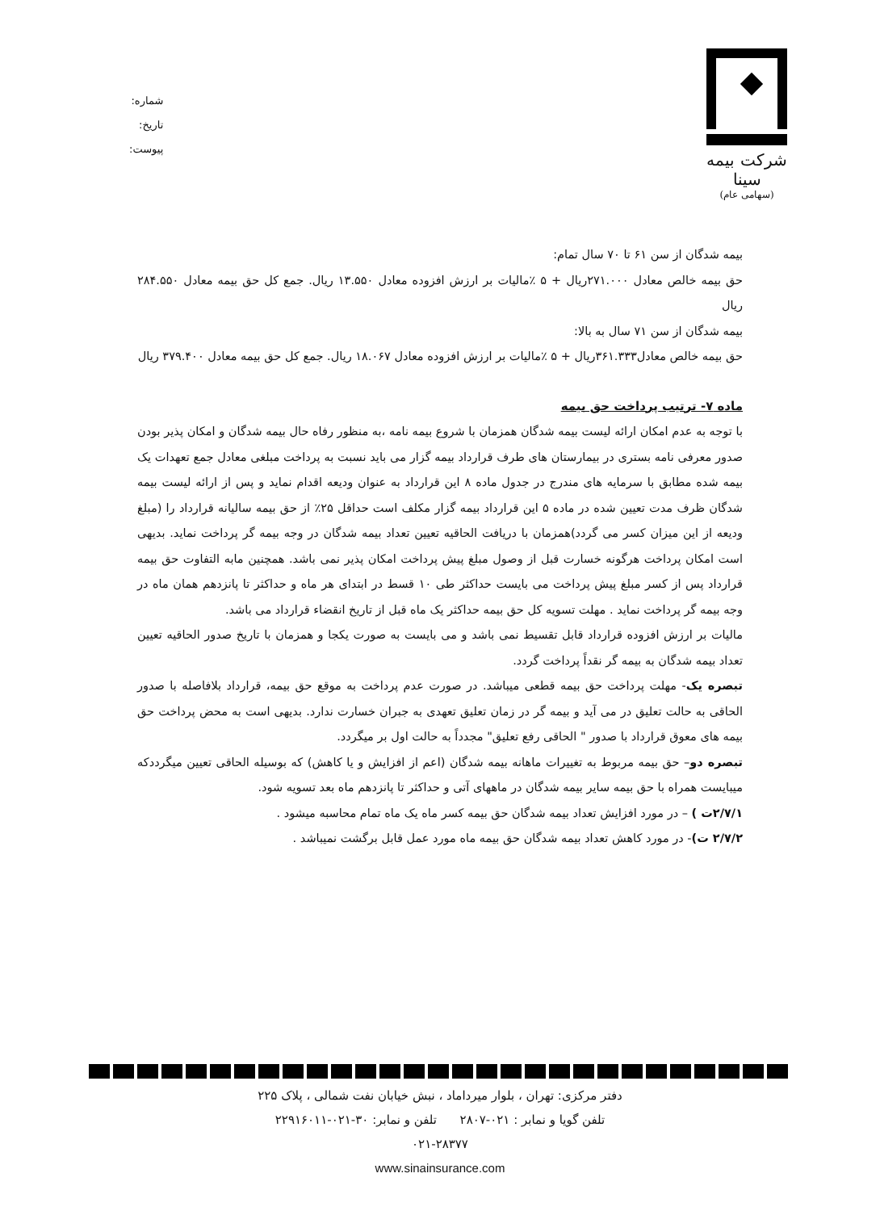شرکت بیمه سینا
(سهامی عام)
شماره:
تاریخ:
پیوست:
بیمه شدگان از سن ۶۱ تا ۷۰ سال تمام:
حق بیمه خالص معادل ۲۷۱.۰۰۰ریال + ۵ ٪مالیات بر ارزش افزوده معادل ۱۳.۵۵۰ ریال. جمع کل حق بیمه معادل ۲۸۴.۵۵۰ ریال
بیمه شدگان از سن ۷۱ سال به بالا:
حق بیمه خالص معادل۳۶۱.۳۳۳ریال + ۵ ٪مالیات بر ارزش افزوده معادل ۱۸.۰۶۷ ریال. جمع کل حق بیمه معادل ۳۷۹.۴۰۰ ریال
ماده ۷- ترتیب پرداخت حق بیمه
با توجه به عدم امکان ارائه لیست بیمه شدگان همزمان با شروع بیمه نامه ،به منظور رفاه حال بیمه شدگان و امکان پذیر بودن صدور معرفی نامه بستری در بیمارستان های طرف قرارداد بیمه گزار می باید نسبت به پرداخت مبلغی معادل جمع تعهدات یک بیمه شده مطابق با سرمایه های مندرج در جدول ماده ۸ این قرارداد به عنوان ودیعه اقدام نماید و پس از ارائه لیست بیمه شدگان ظرف مدت تعیین شده در ماده ۵ این قرارداد بیمه گزار مکلف است حداقل ۲۵٪ از حق بیمه سالیانه قرارداد را (مبلغ ودیعه از این میزان کسر می گردد)همزمان با دریافت الحاقیه تعیین تعداد بیمه شدگان در وجه بیمه گر پرداخت نماید. بدیهی است امکان پرداخت هرگونه خسارت قبل از وصول مبلغ پیش پرداخت امکان پذیر نمی باشد. همچنین مابه التفاوت حق بیمه قرارداد پس از کسر مبلغ پیش پرداخت می بایست حداکثر طی ۱۰ قسط در ابتدای هر ماه و حداکثر تا پانزدهم همان ماه در وجه بیمه گر پرداخت نماید . مهلت تسویه کل حق بیمه حداکثر یک ماه قبل از تاریخ انقضاء قرارداد می باشد.
مالیات بر ارزش افزوده قرارداد قابل تقسیط نمی باشد و می بایست به صورت یکجا و همزمان با تاریخ صدور الحاقیه تعیین تعداد بیمه شدگان به بیمه گر نقداً پرداخت گردد.
تبصره یک- مهلت پرداخت حق بیمه قطعی میباشد. در صورت عدم پرداخت به موقع حق بیمه، قرارداد بلافاصله با صدور الحاقی به حالت تعلیق در می آید و بیمه گر در زمان تعلیق تعهدی به جبران خسارت ندارد. بدیهی است به محض پرداخت حق بیمه های معوق قرارداد با صدور " الحاقی رفع تعلیق" مجدداً به حالت اول بر میگردد.
تبصره دو– حق بیمه مربوط به تغییرات ماهانه بیمه شدگان (اعم از افزایش و یا کاهش) که بوسیله الحاقی تعیین میگرددکه میبایست همراه با حق بیمه سایر بیمه شدگان در ماههای آتی و حداکثر تا پانزدهم ماه بعد تسویه شود.
۲/۷/۱ت ) – در مورد افزایش تعداد بیمه شدگان حق بیمه کسر ماه یک ماه تمام محاسبه میشود .
۲/۷/۲ ت)- در مورد کاهش تعداد بیمه شدگان حق بیمه ماه مورد عمل قابل برگشت نمیباشد .
دفتر مرکزی: تهران ، بلوار میرداماد ، نبش خیابان نفت شمالی ، پلاک ۲۲۵
تلفن گویا و نمابر : ۰۲۱-۲۸۰۷ تلفن و نمابر: ۳۰-۰۲۱-۲۲۹۱۶۰۱۱
۰۲۱-۲۸۳۷۷
www.sinainsurance.com